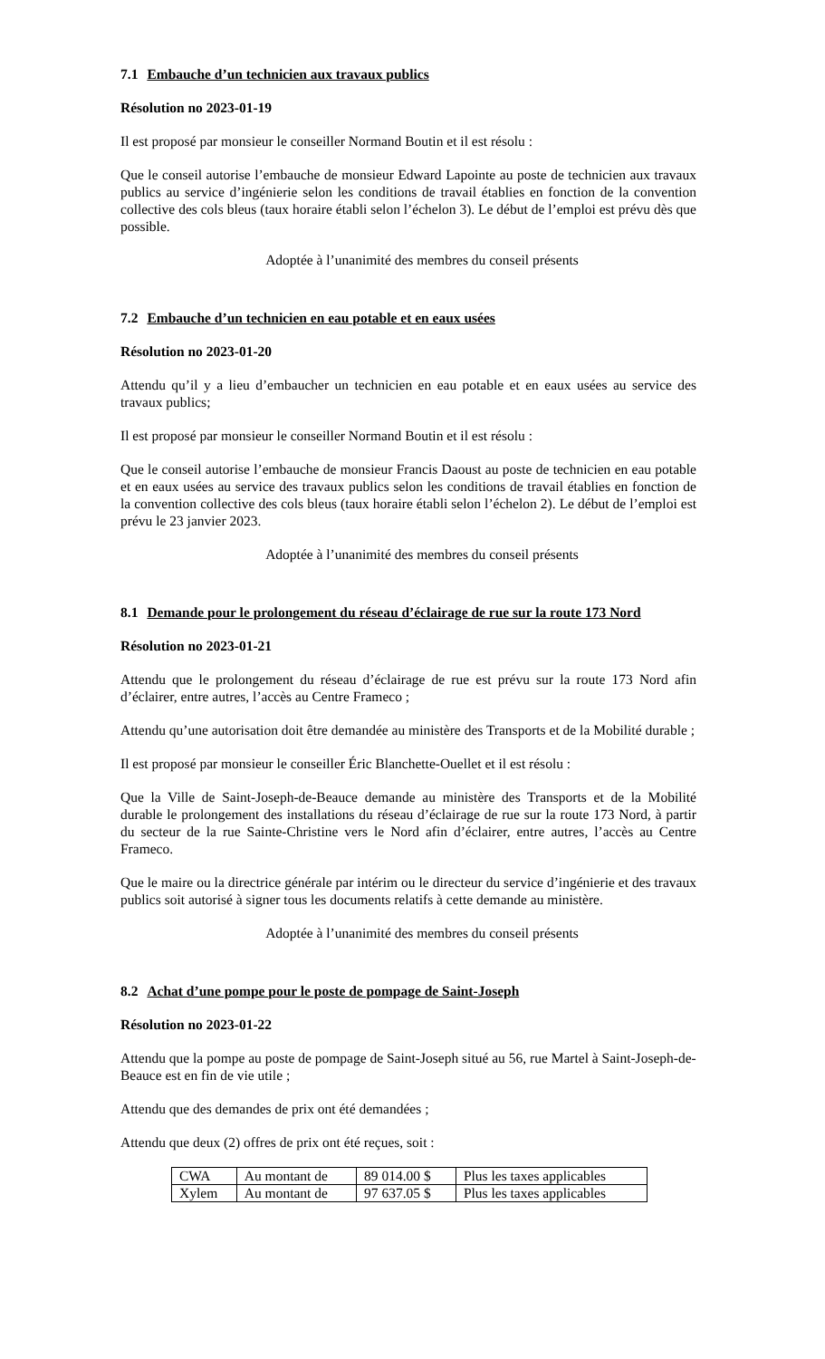7.1 Embauche d’un technicien aux travaux publics
Résolution no 2023-01-19
Il est proposé par monsieur le conseiller Normand Boutin et il est résolu :
Que le conseil autorise l’embauche de monsieur Edward Lapointe au poste de technicien aux travaux publics au service d’ingénierie selon les conditions de travail établies en fonction de la convention collective des cols bleus (taux horaire établi selon l’échelon 3). Le début de l’emploi est prévu dès que possible.
Adoptée à l’unanimité des membres du conseil présents
7.2 Embauche d’un technicien en eau potable et en eaux usées
Résolution no 2023-01-20
Attendu qu’il y a lieu d’embaucher un technicien en eau potable et en eaux usées au service des travaux publics;
Il est proposé par monsieur le conseiller Normand Boutin et il est résolu :
Que le conseil autorise l’embauche de monsieur Francis Daoust au poste de technicien en eau potable et en eaux usées au service des travaux publics selon les conditions de travail établies en fonction de la convention collective des cols bleus (taux horaire établi selon l’échelon 2). Le début de l’emploi est prévu le 23 janvier 2023.
Adoptée à l’unanimité des membres du conseil présents
8.1 Demande pour le prolongement du réseau d’éclairage de rue sur la route 173 Nord
Résolution no 2023-01-21
Attendu que le prolongement du réseau d’éclairage de rue est prévu sur la route 173 Nord afin d’éclairer, entre autres, l’accès au Centre Frameco ;
Attendu qu’une autorisation doit être demandée au ministère des Transports et de la Mobilité durable ;
Il est proposé par monsieur le conseiller Éric Blanchette-Ouellet et il est résolu :
Que la Ville de Saint-Joseph-de-Beauce demande au ministère des Transports et de la Mobilité durable le prolongement des installations du réseau d’éclairage de rue sur la route 173 Nord, à partir du secteur de la rue Sainte-Christine vers le Nord afin d’éclairer, entre autres, l’accès au Centre Frameco.
Que le maire ou la directrice générale par intérim ou le directeur du service d’ingénierie et des travaux publics soit autorisé à signer tous les documents relatifs à cette demande au ministère.
Adoptée à l’unanimité des membres du conseil présents
8.2 Achat d’une pompe pour le poste de pompage de Saint-Joseph
Résolution no 2023-01-22
Attendu que la pompe au poste de pompage de Saint-Joseph situé au 56, rue Martel à Saint-Joseph-de-Beauce est en fin de vie utile ;
Attendu que des demandes de prix ont été demandées ;
Attendu que deux (2) offres de prix ont été reçues, soit :
| CWA | Au montant de | 89 014.00 $ | Plus les taxes applicables |
| Xylem | Au montant de | 97 637.05 $ | Plus les taxes applicables |